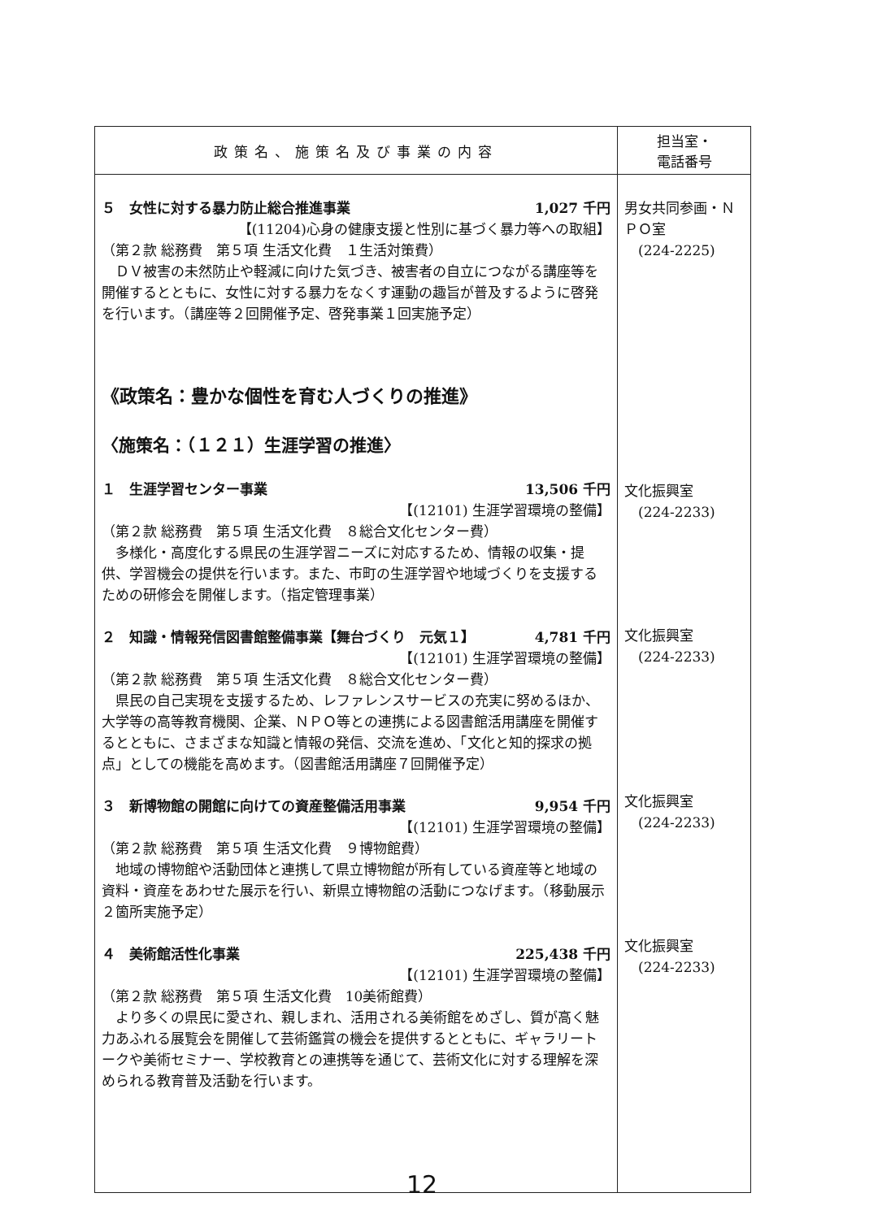| 政策名、施策名及び事業の内容 | 担当室・ 電話番号 |
| --- | --- |
| ５ 女性に対する暴力防止総合推進事業 1,027 千円 【(11204)心身の健康支援と性別に基づく暴力等への取組】 （第２款 総務費 第５項 生活文化費 １生活対策費） ＤＶ被害の未然防止や軽減に向けた気づき、被害者の自立につながる講座等を開催するとともに、女性に対する暴力をなくす運動の趣旨が普及するように啓発を行います。（講座等２回開催予定、啓発事業１回実施予定） 《政策名：豊かな個性を育む人づくりの推進》 〈施策名：（１２１）生涯学習の推進〉 １ 生涯学習センター事業 13,506 千円 【(12101) 生涯学習環境の整備】 （第２款 総務費 第５項 生活文化費 ８総合文化センター費） 多様化・高度化する県民の生涯学習ニーズに対応するため、情報の収集・提供、学習機会の提供を行います。また、市町の生涯学習や地域づくりを支援するための研修会を開催します。（指定管理事業） ２ 知識・情報発信図書館整備事業【舞台づくり 元気１】 4,781 千円 【(12101) 生涯学習環境の整備】 （第２款 総務費 第５項 生活文化費 ８総合文化センター費） 県民の自己実現を支援するため、レファレンスサービスの充実に努めるほか、大学等の高等教育機関、企業、ＮＰＯ等との連携による図書館活用講座を開催するとともに、さまざまな知識と情報の発信、交流を進め、「文化と知的探求の拠点」としての機能を高めます。（図書館活用講座７回開催予定） ３ 新博物館の開館に向けての資産整備活用事業 9,954 千円 【(12101) 生涯学習環境の整備】 （第２款 総務費 第５項 生活文化費 ９博物館費） 地域の博物館や活動団体と連携して県立博物館が所有している資産等と地域の資料・資産をあわせた展示を行い、新県立博物館の活動につなげます。（移動展示２箇所実施予定） ４ 美術館活性化事業 225,438 千円 【(12101) 生涯学習環境の整備】 （第２款 総務費 第５項 生活文化費 10美術館費） より多くの県民に愛され、親しまれ、活用される美術館をめざし、質が高く魅力あふれる展覧会を開催して芸術鑑賞の機会を提供するとともに、ギャラリートークや美術セミナー、学校教育との連携等を通じて、芸術文化に対する理解を深められる教育普及活動を行います。 | 男女共同参画・ＮＰＯ室 (224-2225) 文化振興室 (224-2233) 文化振興室 (224-2233) 文化振興室 (224-2233) 文化振興室 (224-2233) |
12